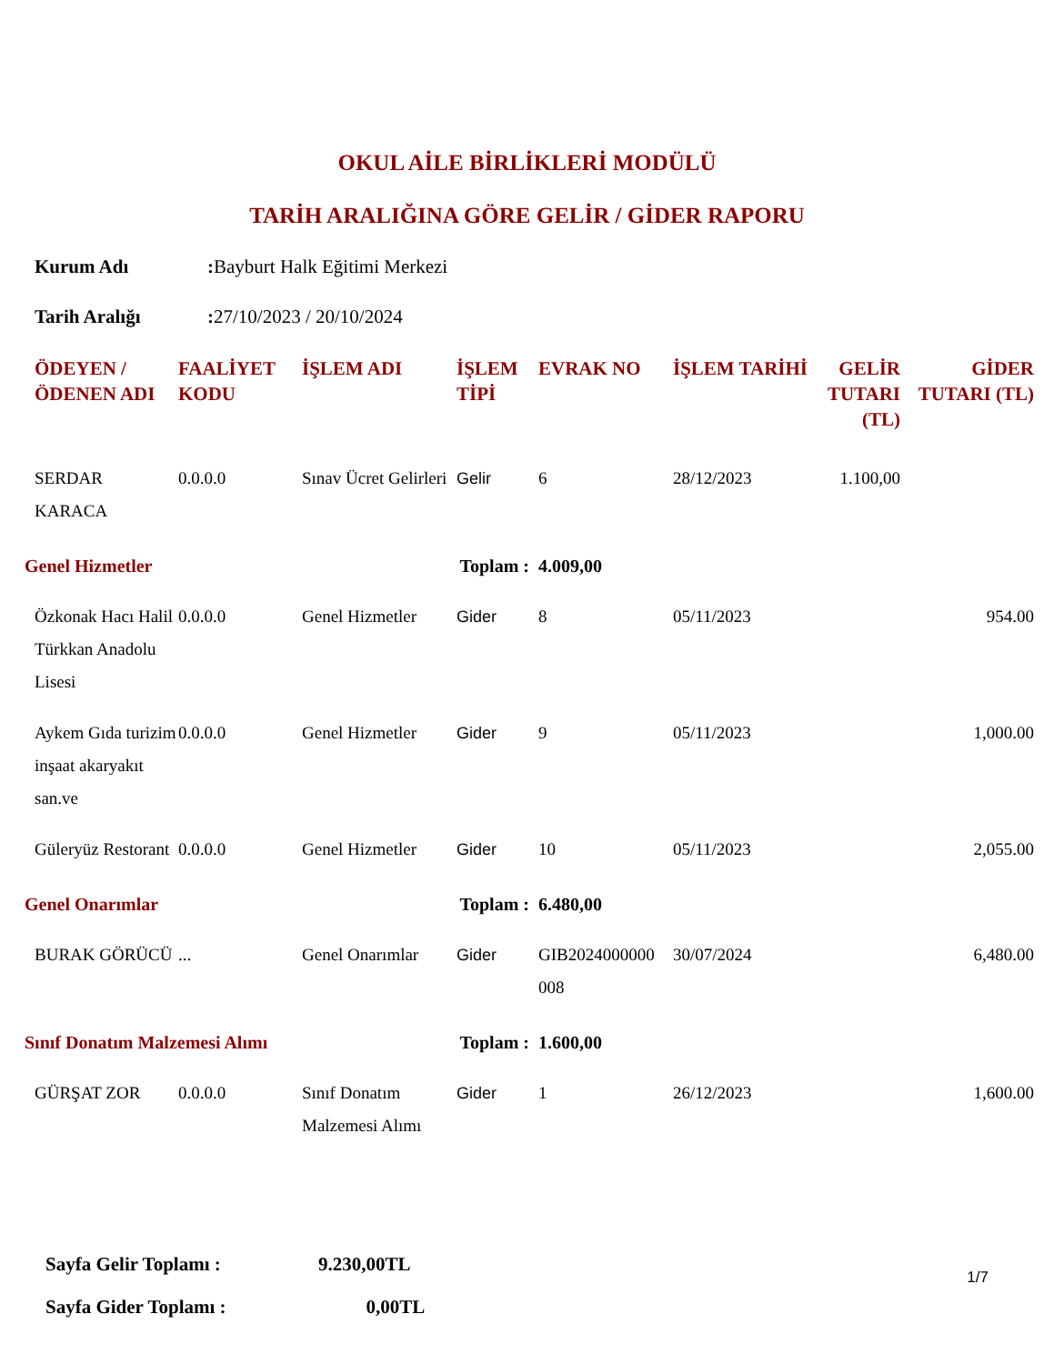OKUL AİLE BİRLİKLERİ MODÜLÜ
TARİH ARALIĞINA GÖRE GELİR / GİDER RAPORU
Kurum Adı: Bayburt Halk Eğitimi Merkezi
Tarih Aralığı: 27/10/2023 / 20/10/2024
| ÖDEYEN / ÖDENEN ADI | FAALİYET KODU | İŞLEM ADI | İŞLEM TİPİ | EVRAK NO | İŞLEM TARİHİ | GELİR TUTARI (TL) | GİDER TUTARI (TL) |
| --- | --- | --- | --- | --- | --- | --- | --- |
| SERDAR KARACA | 0.0.0.0 | Sınav Ücret Gelirleri | Gelir | 6 | 28/12/2023 | 1.100,00 | |
| Genel Hizmetler Toplam : | | | | 4.009,00 | | | |
| Özkonak Hacı Halil Türkkan Anadolu Lisesi | 0.0.0.0 | Genel Hizmetler | Gider | 8 | 05/11/2023 | | 954.00 |
| Aykem Gıda turizim inşaat akaryakıt san.ve | 0.0.0.0 | Genel Hizmetler | Gider | 9 | 05/11/2023 | | 1,000.00 |
| Güleryüz Restorant | 0.0.0.0 | Genel Hizmetler | Gider | 10 | 05/11/2023 | | 2,055.00 |
| Genel Onarımlar Toplam : | | | | 6.480,00 | | | |
| BURAK GÖRÜCÜ | ... | Genel Onarımlar | Gider | GIB2024000000 008 | 30/07/2024 | | 6,480.00 |
| Sınıf Donatım Malzemesi Alımı Toplam : | | | | 1.600,00 | | | |
| GÜRŞAT ZOR | 0.0.0.0 | Sınıf Donatım Malzemesi Alımı | Gider | 1 | 26/12/2023 | | 1,600.00 |
Sayfa Gelir Toplamı : 9.230,00TL
Sayfa Gider Toplamı : 0,00TL
1/7